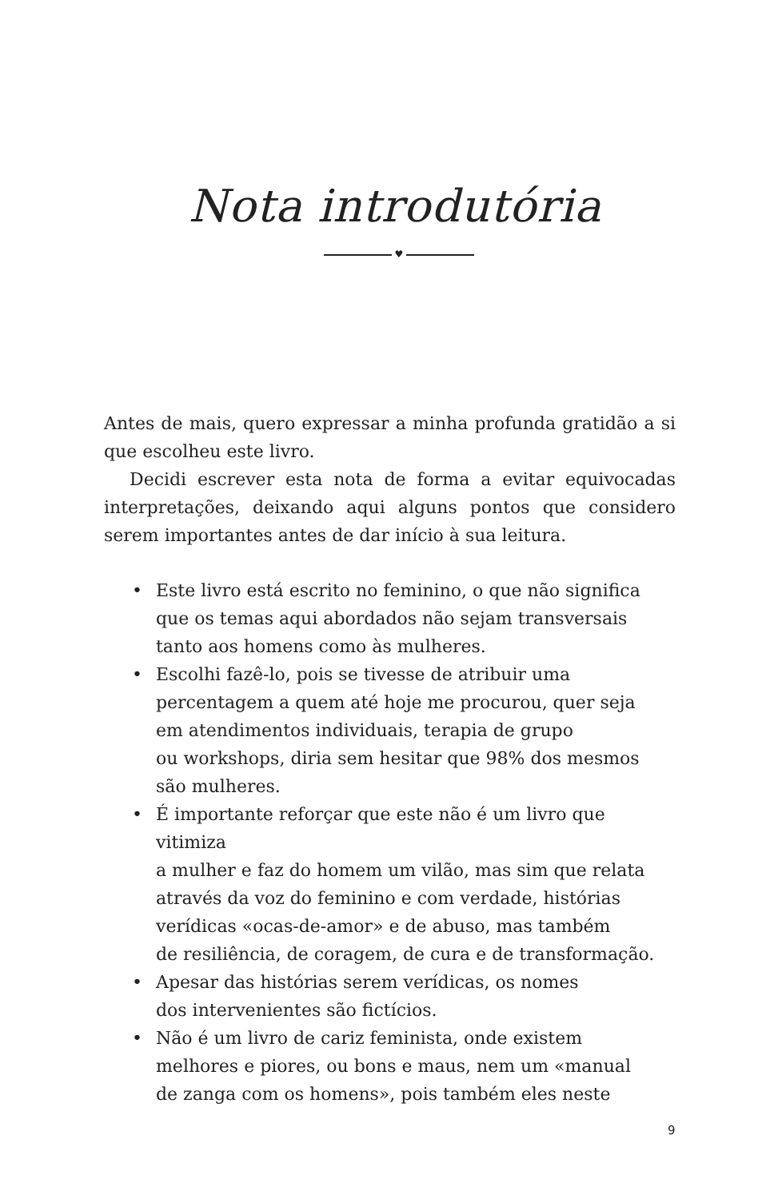Nota introdutória
♥
Antes de mais, quero expressar a minha profunda gratidão a si que escolheu este livro.
Decidi escrever esta nota de forma a evitar equivocadas interpretações, deixando aqui alguns pontos que considero serem importantes antes de dar início à sua leitura.
• Este livro está escrito no feminino, o que não significa
que os temas aqui abordados não sejam transversais
tanto aos homens como às mulheres.
• Escolhi fazê-lo, pois se tivesse de atribuir uma
percentagem a quem até hoje me procurou, quer seja
em atendimentos individuais, terapia de grupo
ou workshops, diria sem hesitar que 98% dos mesmos
são mulheres.
• É importante reforçar que este não é um livro que vitimiza
a mulher e faz do homem um vilão, mas sim que relata
através da voz do feminino e com verdade, histórias
verídicas «ocas-de-amor» e de abuso, mas também
de resiliência, de coragem, de cura e de transformação.
• Apesar das histórias serem verídicas, os nomes
dos intervenientes são fictícios.
• Não é um livro de cariz feminista, onde existem
melhores e piores, ou bons e maus, nem um «manual
de zanga com os homens», pois também eles neste
9